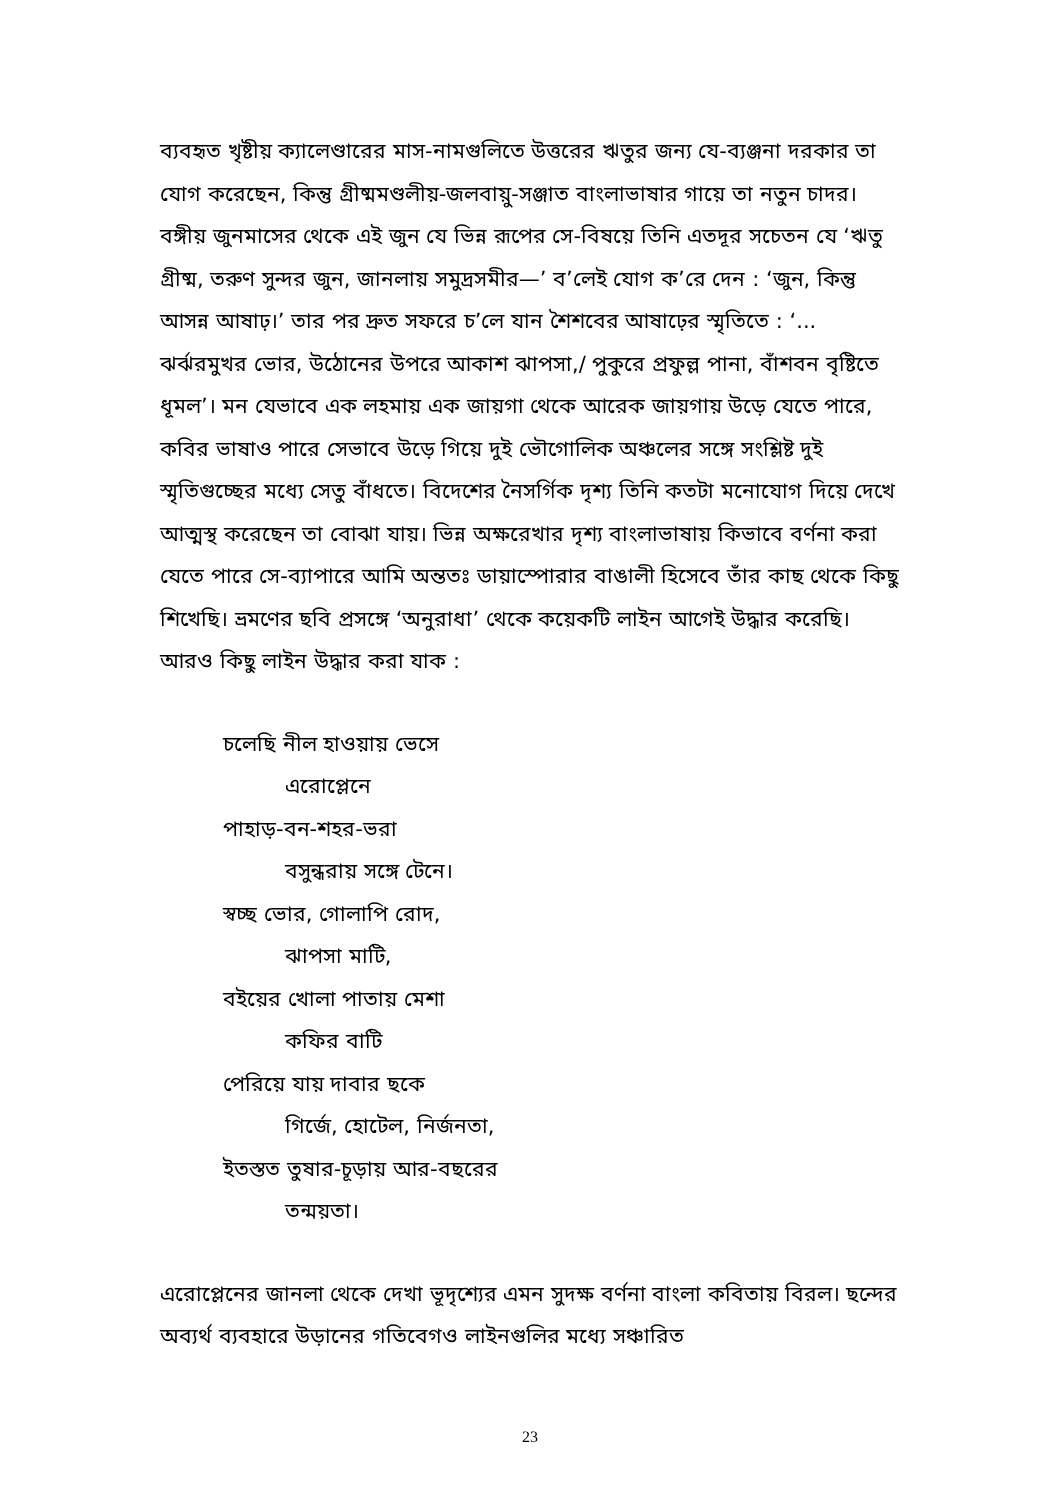ব্যবহৃত খৃষ্টীয় ক্যালেণ্ডারের মাস-নামগুলিতে উত্তরের ঋতুর জন্য যে-ব্যঞ্জনা দরকার তা যোগ করেছেন, কিন্তু গ্রীষ্মমণ্ডলীয়-জলবায়ু-সঞ্জাত বাংলাভাষার গায়ে তা নতুন চাদর। বঙ্গীয় জুনমাসের থেকে এই জুন যে ভিন্ন রূপের সে-বিষয়ে তিনি এতদূর সচেতন যে ‘ঋতু গ্রীষ্ম, তরুণ সুন্দর জুন, জানলায় সমুদ্রসমীর—’ ব’লেই যোগ ক’রে দেন : ‘জুন, কিন্তু আসন্ন আষাঢ়।’ তার পর দ্রুত সফরে চ’লে যান শৈশবের আষাঢ়ের স্মৃতিতে : ‘... ঝর্ঝরমুখর ভোর, উঠোনের উপরে আকাশ ঝাপসা,/ পুকুরে প্রফুল্ল পানা, বাঁশবন বৃষ্টিতে ধূমল’। মন যেভাবে এক লহমায় এক জায়গা থেকে আরেক জায়গায় উড়ে যেতে পারে, কবির ভাষাও পারে সেভাবে উড়ে গিয়ে দুই ভৌগোলিক অঞ্চলের সঙ্গে সংশ্লিষ্ট দুই স্মৃতিগুচ্ছের মধ্যে সেতু বাঁধতে। বিদেশের নৈসর্গিক দৃশ্য তিনি কতটা মনোযোগ দিয়ে দেখে আত্মস্থ করেছেন তা বোঝা যায়। ভিন্ন অক্ষরেখার দৃশ্য বাংলাভাষায় কিভাবে বর্ণনা করা যেতে পারে সে-ব্যাপারে আমি অন্ততঃ ডায়াস্পোরার বাঙালী হিসেবে তাঁর কাছ থেকে কিছু শিখেছি। ভ্রমণের ছবি প্রসঙ্গে ‘অনুরাধা’ থেকে কয়েকটি লাইন আগেই উদ্ধার করেছি। আরও কিছু লাইন উদ্ধার করা যাক :
চলেছি নীল হাওয়ায় ভেসে
এরোপ্লেনে
পাহাড়-বন-শহর-ভরা
বসুন্ধরায় সঙ্গে টেনে।
স্বচ্ছ ভোর, গোলাপি রোদ,
ঝাপসা মাটি,
বইয়ের খোলা পাতায় মেশা
কফির বাটি
পেরিয়ে যায় দাবার ছকে
গির্জে, হোটেল, নির্জনতা,
ইতস্তত তুষার-চূড়ায় আর-বছরের
তন্ময়তা।
এরোপ্লেনের জানলা থেকে দেখা ভূদৃশ্যের এমন সুদক্ষ বর্ণনা বাংলা কবিতায় বিরল। ছন্দের অব্যর্থ ব্যবহারে উড়ানের গতিবেগও লাইনগুলির মধ্যে সঞ্চারিত
23